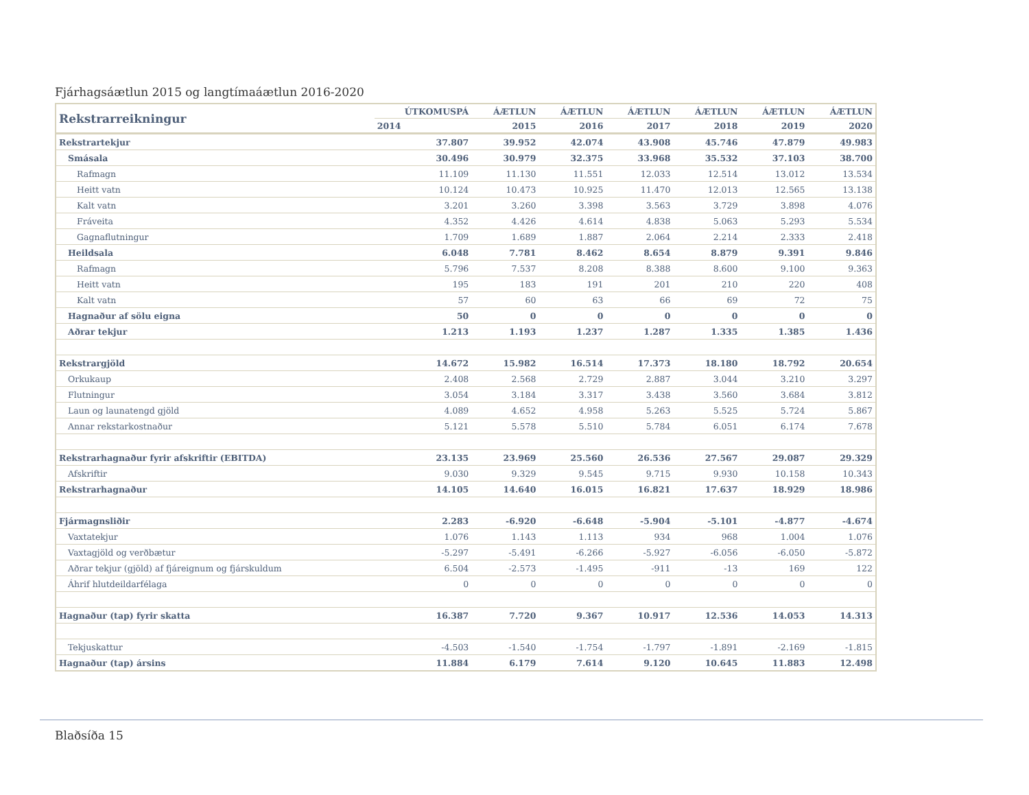Fjárhagsáætlun 2015 og langtímaáætlun 2016-2020
| Rekstrarreikningur | ÚTKOMUSPÁ | ÁÆTLUN | ÁÆTLUN | ÁÆTLUN | ÁÆTLUN | ÁÆTLUN | ÁÆTLUN |
| --- | --- | --- | --- | --- | --- | --- | --- |
| | 2014 | 2015 | 2016 | 2017 | 2018 | 2019 | 2020 |
| Rekstrartekjur | 37.807 | 39.952 | 42.074 | 43.908 | 45.746 | 47.879 | 49.983 |
| Smásala | 30.496 | 30.979 | 32.375 | 33.968 | 35.532 | 37.103 | 38.700 |
| Rafmagn | 11.109 | 11.130 | 11.551 | 12.033 | 12.514 | 13.012 | 13.534 |
| Heitt vatn | 10.124 | 10.473 | 10.925 | 11.470 | 12.013 | 12.565 | 13.138 |
| Kalt vatn | 3.201 | 3.260 | 3.398 | 3.563 | 3.729 | 3.898 | 4.076 |
| Fráveita | 4.352 | 4.426 | 4.614 | 4.838 | 5.063 | 5.293 | 5.534 |
| Gagnaflutningur | 1.709 | 1.689 | 1.887 | 2.064 | 2.214 | 2.333 | 2.418 |
| Heildsala | 6.048 | 7.781 | 8.462 | 8.654 | 8.879 | 9.391 | 9.846 |
| Rafmagn | 5.796 | 7.537 | 8.208 | 8.388 | 8.600 | 9.100 | 9.363 |
| Heitt vatn | 195 | 183 | 191 | 201 | 210 | 220 | 408 |
| Kalt vatn | 57 | 60 | 63 | 66 | 69 | 72 | 75 |
| Hagnaður af sölu eigna | 50 | 0 | 0 | 0 | 0 | 0 | 0 |
| Aðrar tekjur | 1.213 | 1.193 | 1.237 | 1.287 | 1.335 | 1.385 | 1.436 |
| Rekstrargjöld | 14.672 | 15.982 | 16.514 | 17.373 | 18.180 | 18.792 | 20.654 |
| Orkukaup | 2.408 | 2.568 | 2.729 | 2.887 | 3.044 | 3.210 | 3.297 |
| Flutningur | 3.054 | 3.184 | 3.317 | 3.438 | 3.560 | 3.684 | 3.812 |
| Laun og launatengd gjöld | 4.089 | 4.652 | 4.958 | 5.263 | 5.525 | 5.724 | 5.867 |
| Annar rekstarkostnaður | 5.121 | 5.578 | 5.510 | 5.784 | 6.051 | 6.174 | 7.678 |
| Rekstrarhagnaður fyrir afskriftir (EBITDA) | 23.135 | 23.969 | 25.560 | 26.536 | 27.567 | 29.087 | 29.329 |
| Afskriftir | 9.030 | 9.329 | 9.545 | 9.715 | 9.930 | 10.158 | 10.343 |
| Rekstrarhagnaður | 14.105 | 14.640 | 16.015 | 16.821 | 17.637 | 18.929 | 18.986 |
| Fjármagnsliðir | 2.283 | -6.920 | -6.648 | -5.904 | -5.101 | -4.877 | -4.674 |
| Vaxtatekjur | 1.076 | 1.143 | 1.113 | 934 | 968 | 1.004 | 1.076 |
| Vaxtagjöld og verðbætur | -5.297 | -5.491 | -6.266 | -5.927 | -6.056 | -6.050 | -5.872 |
| Aðrar tekjur (gjöld) af fjáreignum og fjárskuldum | 6.504 | -2.573 | -1.495 | -911 | -13 | 169 | 122 |
| Áhrif hlutdeildarfélaga | 0 | 0 | 0 | 0 | 0 | 0 | 0 |
| Hagnaður (tap) fyrir skatta | 16.387 | 7.720 | 9.367 | 10.917 | 12.536 | 14.053 | 14.313 |
| Tekjuskattur | -4.503 | -1.540 | -1.754 | -1.797 | -1.891 | -2.169 | -1.815 |
| Hagnaður (tap) ársins | 11.884 | 6.179 | 7.614 | 9.120 | 10.645 | 11.883 | 12.498 |
Blaðsíða 15